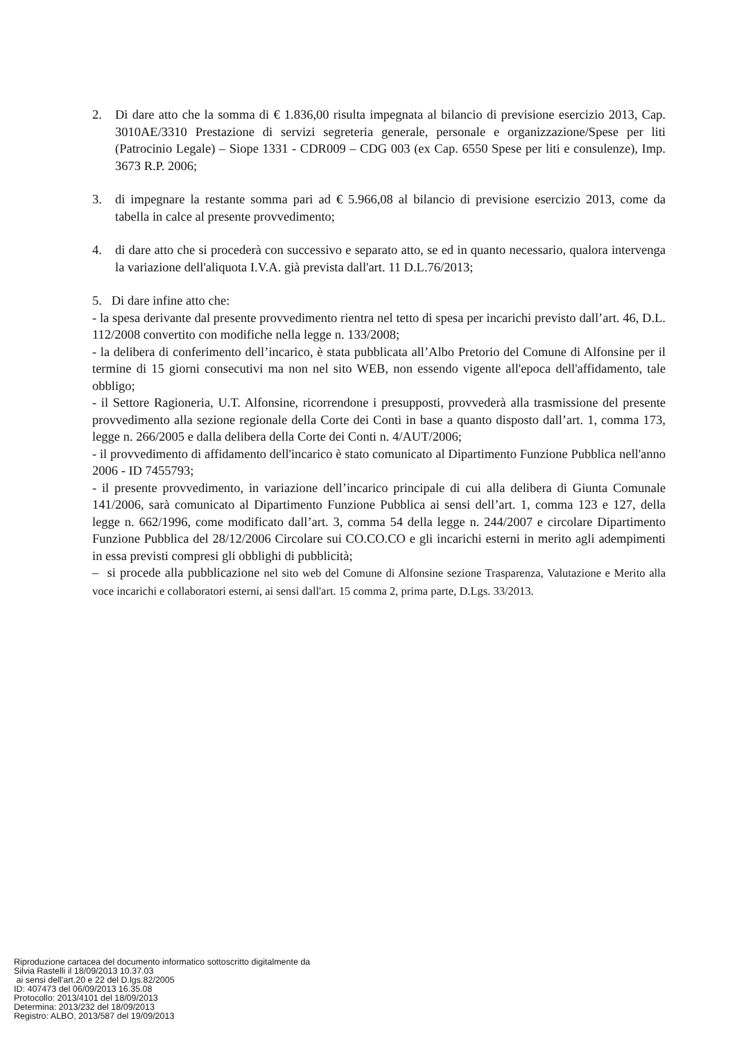2. Di dare atto che la somma di € 1.836,00 risulta impegnata al bilancio di previsione esercizio 2013, Cap. 3010AE/3310 Prestazione di servizi segreteria generale, personale e organizzazione/Spese per liti (Patrocinio Legale) – Siope 1331 - CDR009 – CDG 003 (ex Cap. 6550 Spese per liti e consulenze), Imp. 3673 R.P. 2006;
3. di impegnare la restante somma pari ad € 5.966,08 al bilancio di previsione esercizio 2013, come da tabella in calce al presente provvedimento;
4. di dare atto che si procederà con successivo e separato atto, se ed in quanto necessario, qualora intervenga la variazione dell'aliquota I.V.A. già prevista dall'art. 11 D.L.76/2013;
5. Di dare infine atto che:
- la spesa derivante dal presente provvedimento rientra nel tetto di spesa per incarichi previsto dall’art. 46, D.L. 112/2008 convertito con modifiche nella legge n. 133/2008;
- la delibera di conferimento dell’incarico, è stata pubblicata all’Albo Pretorio del Comune di Alfonsine per il termine di 15 giorni consecutivi ma non nel sito WEB, non essendo vigente all'epoca dell'affidamento, tale obbligo;
- il Settore Ragioneria, U.T. Alfonsine, ricorrendone i presupposti, provvederà alla trasmissione del presente provvedimento alla sezione regionale della Corte dei Conti in base a quanto disposto dall’art. 1, comma 173, legge n. 266/2005 e dalla delibera della Corte dei Conti n. 4/AUT/2006;
- il provvedimento di affidamento dell'incarico è stato comunicato al Dipartimento Funzione Pubblica nell'anno 2006 - ID 7455793;
- il presente provvedimento, in variazione dell’incarico principale di cui alla delibera di Giunta Comunale 141/2006, sarà comunicato al Dipartimento Funzione Pubblica ai sensi dell’art. 1, comma 123 e 127, della legge n. 662/1996, come modificato dall’art. 3, comma 54 della legge n. 244/2007 e circolare Dipartimento Funzione Pubblica del 28/12/2006 Circolare sui CO.CO.CO e gli incarichi esterni in merito agli adempimenti in essa previsti compresi gli obblighi di pubblicità;
– si procede alla pubblicazione nel sito web del Comune di Alfonsine sezione Trasparenza, Valutazione e Merito alla voce incarichi e collaboratori esterni, ai sensi dall'art. 15 comma 2, prima parte, D.Lgs. 33/2013.
Riproduzione cartacea del documento informatico sottoscritto digitalmente da
Silvia Rastelli il 18/09/2013 10.37.03
ai sensi dell'art.20 e 22 del D.lgs.82/2005
ID: 407473 del 06/09/2013 16.35.08
Protocollo: 2013/4101 del 18/09/2013
Determina: 2013/232 del 18/09/2013
Registro: ALBO, 2013/587 del 19/09/2013